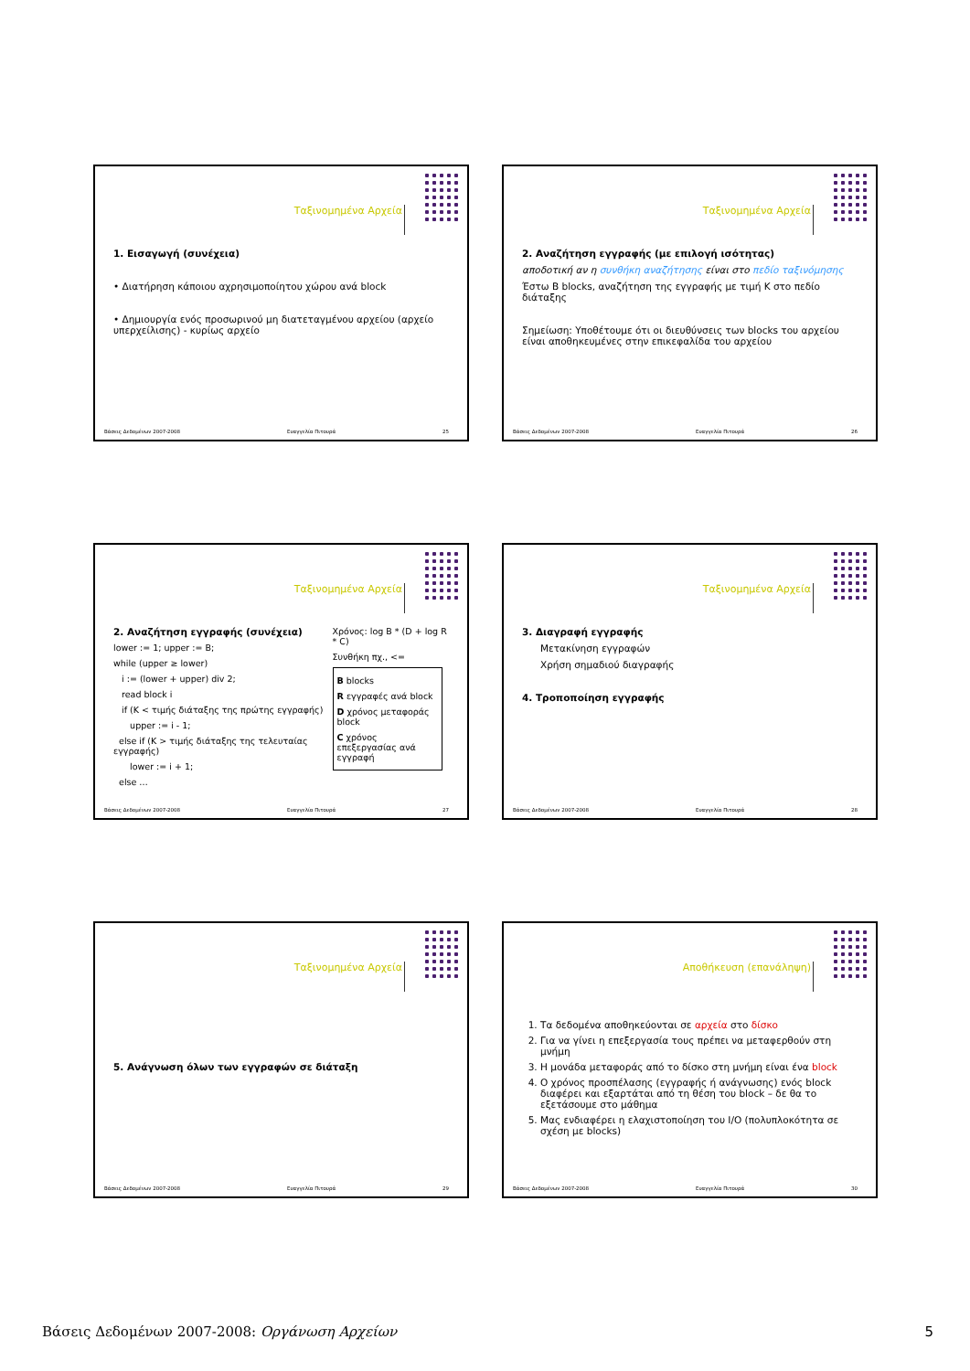Ταξινομημένα Αρχεία
1. Εισαγωγή (συνέχεια)
• Διατήρηση κάποιου αχρησιμοποίητου χώρου ανά block
• Δημιουργία ενός προσωρινού μη διατεταγμένου αρχείου (αρχείο υπερχείλισης) - κυρίως αρχείο
Βάσεις Δεδομένων 2007-2008 Ευαγγελία Πιτουρά 25
Ταξινομημένα Αρχεία
2. Αναζήτηση εγγραφής (με επιλογή ισότητας)
αποδοτική αν η συνθήκη αναζήτησης είναι στο πεδίο ταξινόμησης
Έστω B blocks, αναζήτηση της εγγραφής με τιμή K στο πεδίο διάταξης
Σημείωση: Υποθέτουμε ότι οι διευθύνσεις των blocks του αρχείου είναι αποθηκευμένες στην επικεφαλίδα του αρχείου
Βάσεις Δεδομένων 2007-2008 Ευαγγελία Πιτουρά 26
Ταξινομημένα Αρχεία
2. Αναζήτηση εγγραφής (συνέχεια)
lower := 1; upper := B;
while (upper ≥ lower)
i := (lower + upper) div 2;
read block i
if (K < τιμής διάταξης της πρώτης εγγραφής)
upper := i - 1;
else if (K > τιμής διάταξης της τελευταίας εγγραφής)
lower := i + 1;
else …
Χρόνος: log B * (D + log R * C)
Συνθήκη πχ., <=
B blocks
R εγγραφές ανά block
D χρόνος μεταφοράς block
C χρόνος επεξεργασίας ανά εγγραφή
Βάσεις Δεδομένων 2007-2008 Ευαγγελία Πιτουρά 27
Ταξινομημένα Αρχεία
3. Διαγραφή εγγραφής
Μετακίνηση εγγραφών
Χρήση σημαδιού διαγραφής
4. Τροποποίηση εγγραφής
Βάσεις Δεδομένων 2007-2008 Ευαγγελία Πιτουρά 28
Ταξινομημένα Αρχεία
5. Ανάγνωση όλων των εγγραφών σε διάταξη
Βάσεις Δεδομένων 2007-2008 Ευαγγελία Πιτουρά 29
Αποθήκευση (επανάληψη)
1. Τα δεδομένα αποθηκεύονται σε αρχεία στο δίσκο
2. Για να γίνει η επεξεργασία τους πρέπει να μεταφερθούν στη μνήμη
3. Η μονάδα μεταφοράς από το δίσκο στη μνήμη είναι ένα block
4. Ο χρόνος προσπέλασης (εγγραφής ή ανάγνωσης) ενός block διαφέρει και εξαρτάται από τη θέση του block – δε θα το εξετάσουμε στο μάθημα
5. Μας ενδιαφέρει η ελαχιστοποίηση του I/O (πολυπλοκότητα σε σχέση με blocks)
Βάσεις Δεδομένων 2007-2008 Ευαγγελία Πιτουρά 30
Βάσεις Δεδομένων 2007-2008: Οργάνωση Αρχείων 5